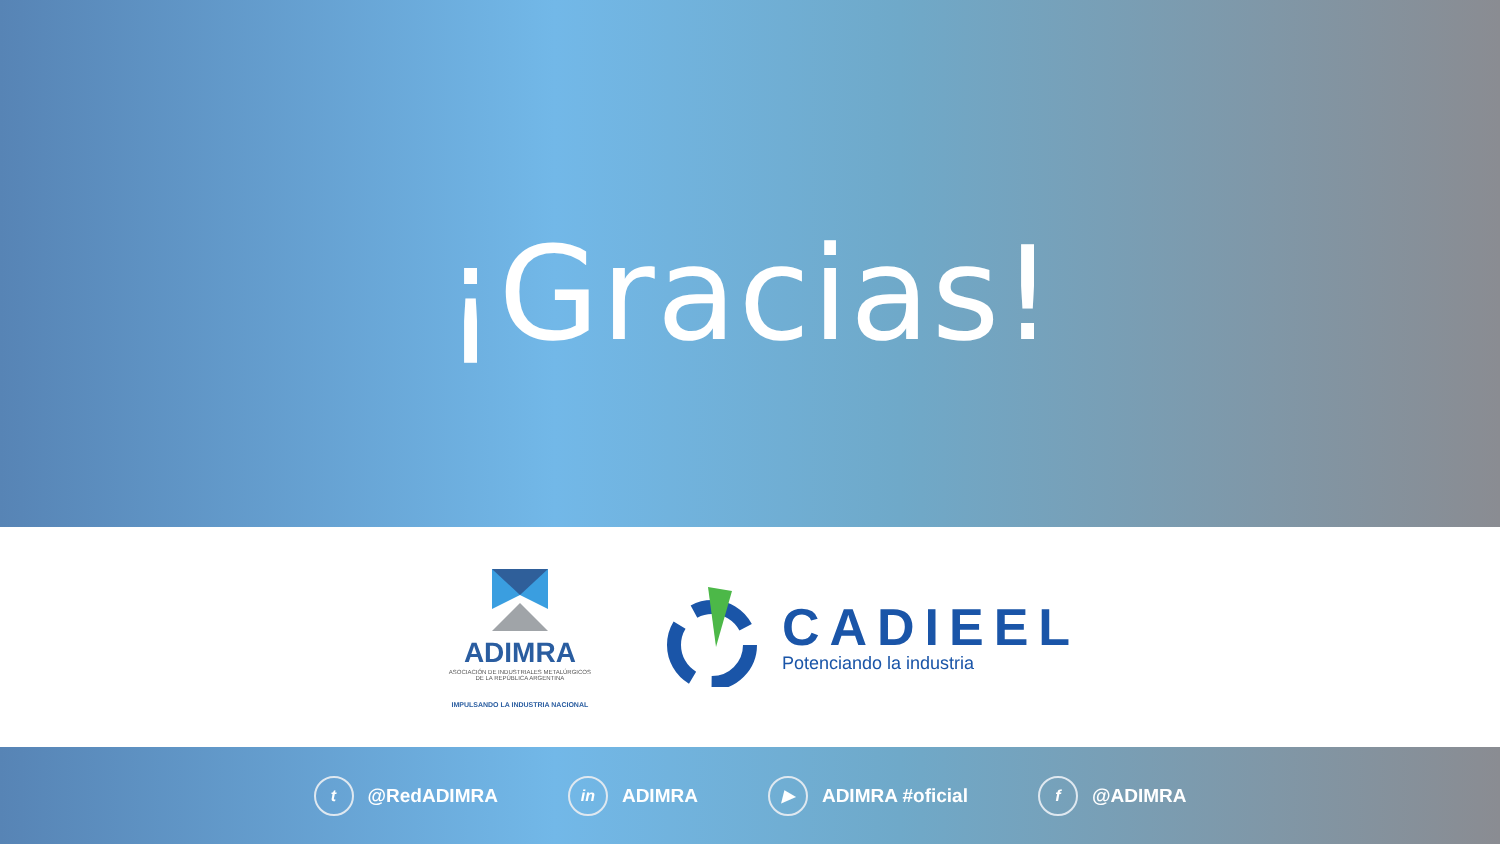¡Gracias!
ADIMRA
ASOCIACIÓN DE INDUSTRIALES METALÚRGICOS
DE LA REPÚBLICA ARGENTINA
IMPULSANDO LA INDUSTRIA NACIONAL
CADIEEL
Potenciando la industria
t @RedADIMRA in ADIMRA ▶ ADIMRA #oficial f @ADIMRA